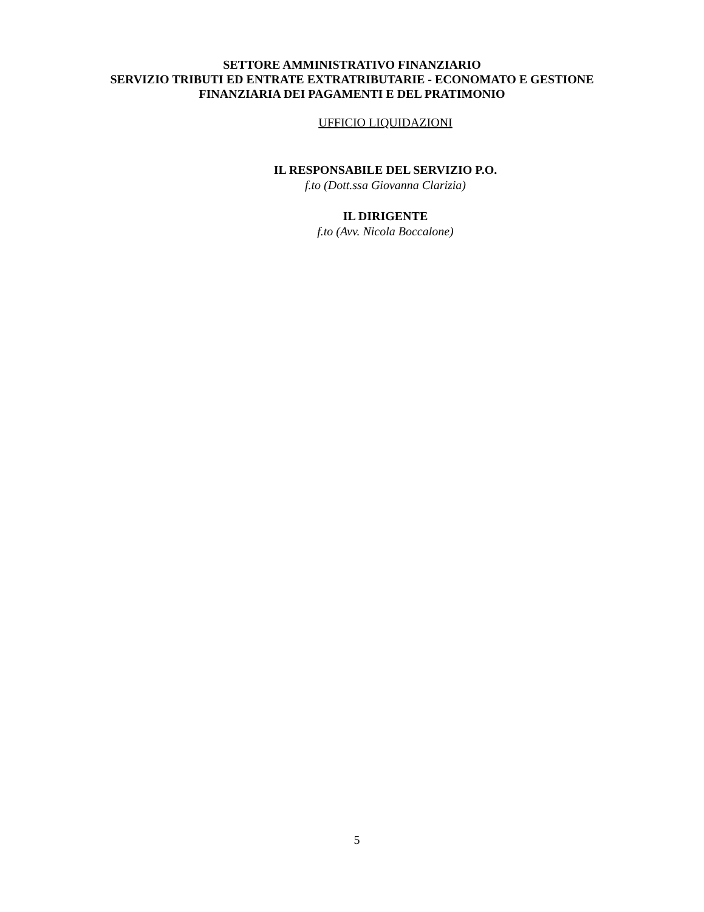SETTORE AMMINISTRATIVO FINANZIARIO
SERVIZIO TRIBUTI ED ENTRATE EXTRATRIBUTARIE - ECONOMATO E GESTIONE
FINANZIARIA DEI PAGAMENTI E DEL PRATIMONIO
UFFICIO LIQUIDAZIONI
IL RESPONSABILE DEL SERVIZIO P.O.
f.to (Dott.ssa Giovanna Clarizia)
IL DIRIGENTE
f.to (Avv. Nicola Boccalone)
5